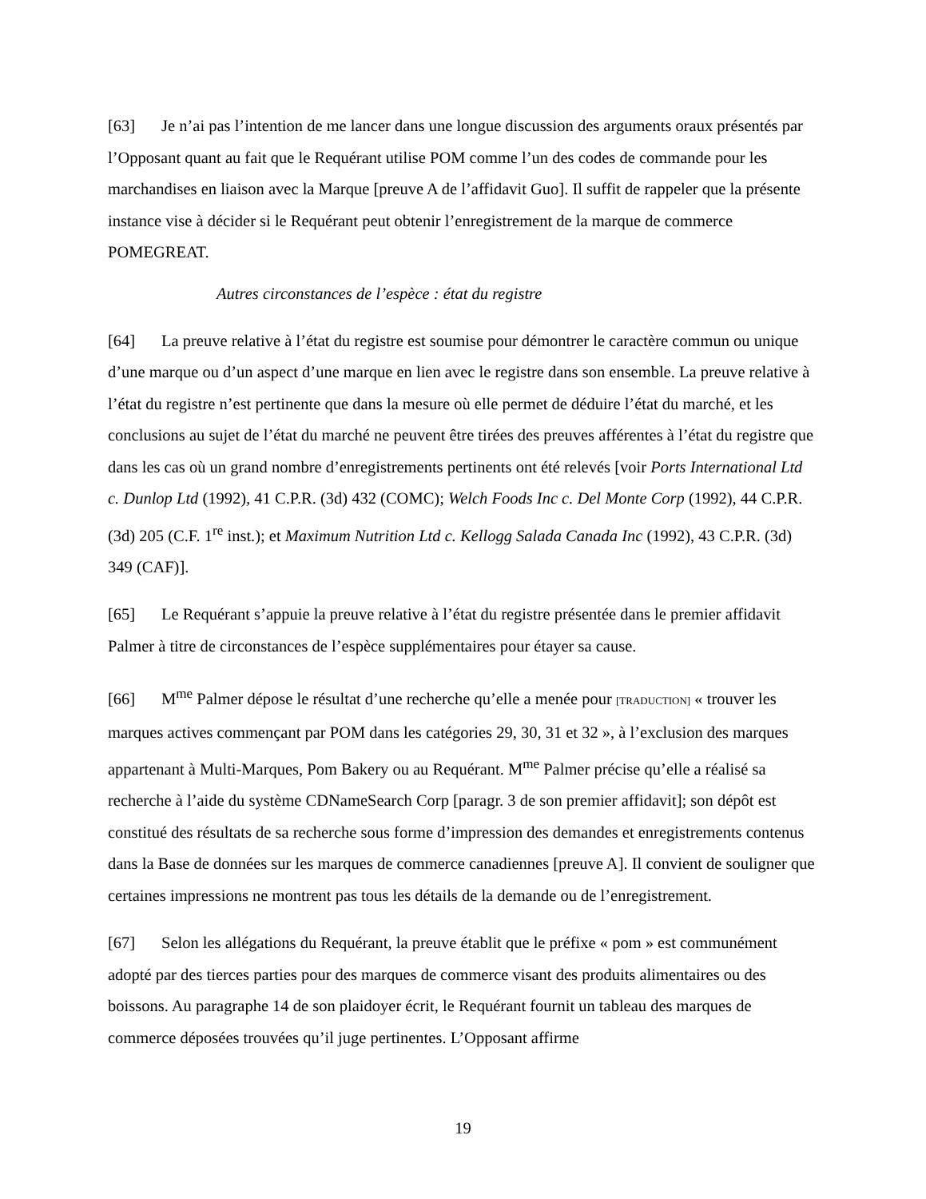[63] Je n’ai pas l’intention de me lancer dans une longue discussion des arguments oraux présentés par l’Opposant quant au fait que le Requérant utilise POM comme l’un des codes de commande pour les marchandises en liaison avec la Marque [preuve A de l’affidavit Guo]. Il suffit de rappeler que la présente instance vise à décider si le Requérant peut obtenir l’enregistrement de la marque de commerce POMEGREAT.
Autres circonstances de l’espèce : état du registre
[64] La preuve relative à l’état du registre est soumise pour démontrer le caractère commun ou unique d’une marque ou d’un aspect d’une marque en lien avec le registre dans son ensemble. La preuve relative à l’état du registre n’est pertinente que dans la mesure où elle permet de déduire l’état du marché, et les conclusions au sujet de l’état du marché ne peuvent être tirées des preuves afférentes à l’état du registre que dans les cas où un grand nombre d’enregistrements pertinents ont été relevés [voir Ports International Ltd c. Dunlop Ltd (1992), 41 C.P.R. (3d) 432 (COMC); Welch Foods Inc c. Del Monte Corp (1992), 44 C.P.R. (3d) 205 (C.F. 1<sup>re</sup> inst.); et Maximum Nutrition Ltd c. Kellogg Salada Canada Inc (1992), 43 C.P.R. (3d) 349 (CAF)].
[65] Le Requérant s’appuie la preuve relative à l’état du registre présentée dans le premier affidavit Palmer à titre de circonstances de l’espèce supplémentaires pour étayer sa cause.
[66] M<sup>me</sup> Palmer dépose le résultat d’une recherche qu’elle a menée pour [TRADUCTION] « trouver les marques actives commençant par POM dans les catégories 29, 30, 31 et 32 », à l’exclusion des marques appartenant à Multi-Marques, Pom Bakery ou au Requérant. M<sup>me</sup> Palmer précise qu’elle a réalisé sa recherche à l’aide du système CDNameSearch Corp [paragr. 3 de son premier affidavit]; son dépôt est constitué des résultats de sa recherche sous forme d’impression des demandes et enregistrements contenus dans la Base de données sur les marques de commerce canadiennes [preuve A]. Il convient de souligner que certaines impressions ne montrent pas tous les détails de la demande ou de l’enregistrement.
[67] Selon les allégations du Requérant, la preuve établit que le préfixe « pom » est communément adopté par des tierces parties pour des marques de commerce visant des produits alimentaires ou des boissons. Au paragraphe 14 de son plaidoyer écrit, le Requérant fournit un tableau des marques de commerce déposées trouvées qu’il juge pertinentes. L’Opposant affirme
19